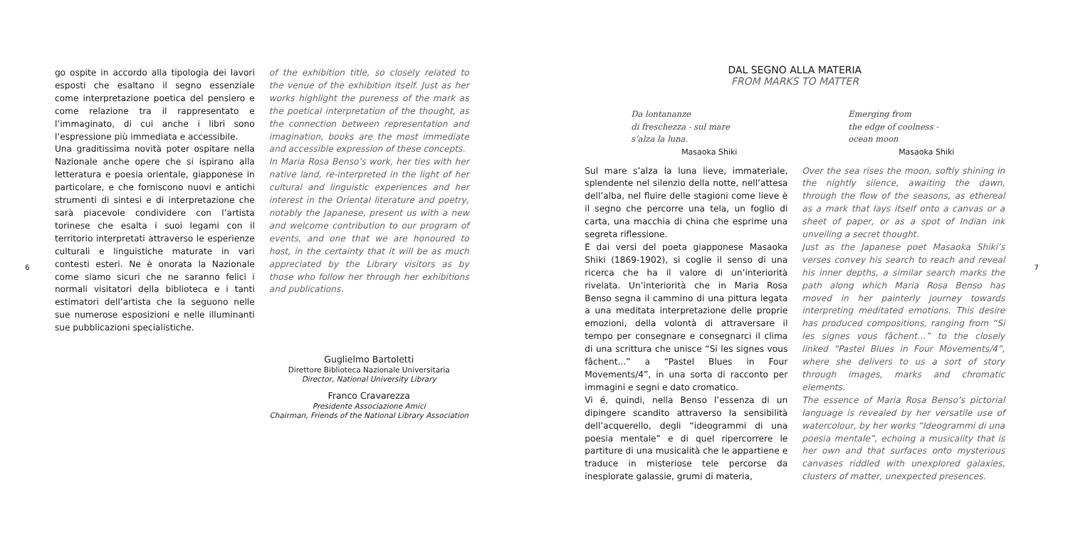6
go ospite in accordo alla tipologia dei lavori esposti che esaltano il segno essenziale come interpretazione poetica del pensiero e come relazione tra il rappresentato e l’immaginato, di cui anche i libri sono l’espressione più imme­diata e accessibile.
Una graditissima novità poter ospitare nella Nazionale anche opere che si ispirano alla let­teratura e poesia orientale, giapponese in par­ticolare, e che forniscono nuovi e antichi stru­menti di sintesi e di interpretazione che sarà piacevole condividere con l’artista torinese che esalta i suoi legami con il territorio interpretati attraverso le esperienze culturali e linguistiche maturate in vari contesti esteri. Ne è onorata la Nazionale come siamo sicuri che ne saranno felici i normali visitatori della biblioteca e i tanti estimatori dell’artista che la seguono nelle sue numerose esposizioni e nelle illuminanti sue pubblicazioni specialistiche.
of the exhibition title, so closely related to the venue of the exhibition itself. Just as her works highlight the pureness of the mark as the poetical interpretation of the thought, as the connection between representation and imagination, books are the most immediate and accessible expression of these concepts.
In Maria Rosa Benso’s work, her ties with her native land, re-interpreted in the light of her cultural and linguistic experiences and her interest in the Oriental literature and poetry, notably the Japanese, present us with a new and welcome contribution to our program of events, and one that we are honoured to host, in the certainty that it will be as much appreciated by the Library visitors as by those who follow her through her exhibitions and publications.
Guglielmo Bartoletti
Direttore Biblioteca Nazionale Universitaria
Director, National University Library
Franco Cravarezza
Presidente Associazione Amici
Chairman, Friends of the National Library Association
DAL SEGNO ALLA MATERIA
FROM MARKS TO MATTER
Da lontananze
di freschezza - sul mare
s’alza la luna.
Masaoka Shiki
Emerging from
the edge of coolness -
ocean moon
Masaoka Shiki
Sul mare s’alza la luna lieve, immateriale, splendente nel silenzio della notte, nell’attesa dell’alba, nel fluire delle stagioni come lieve è il segno che percorre una tela, un foglio di carta, una macchia di china che esprime una segreta riflessione.
E dai versi del poeta giapponese Masaoka Shiki (1869-1902), si coglie il senso di una ricerca che ha il valore di un’interiorità rivelata. Un’interiorità che in Maria Rosa Benso segna il cammino di una pittura legata a una meditata interpretazione delle proprie emozioni, della volontà di attraversare il tempo per consegnare e consegnarci il clima di una scrittura che unisce “Si les signes vous fâchent...” a “Pastel Blues in Four Movements/4”, in una sorta di racconto per immagini e segni e dato cromatico.
Vi é, quindi, nella Benso l’essenza di un dipingere scandito attraverso la sensibilità dell’acquerello, degli “ideogrammi di una poesia mentale” e di quel ripercorrere le partiture di una musicalità che le appartiene e traduce in misteriose tele percorse da inesplorate galassie, grumi di materia,
Over the sea rises the moon, softly shining in the nightly silence, awaiting the dawn, through the flow of the seasons, as ethereal as a mark that lays itself onto a canvas or a sheet of paper, or as a spot of Indian ink unveiling a secret thought.
Just as the Japanese poet Masaoka Shiki’s verses convey his search to reach and reveal his inner depths, a similar search marks the path along which Maria Rosa Benso has moved in her painterly journey towards interpreting meditated emotions. This desire has produced compositions, ranging from “Si les signes vous fâchent…” to the closely linked “Pastel Blues in Four Movements/4”, where she delivers to us a sort of story through images, marks and chromatic elements.
The essence of Maria Rosa Benso’s pictorial language is revealed by her versatile use of watercolour, by her works “Ideogrammi di una poesia mentale”, echoing a musicality that is her own and that surfaces onto mysterious canvases riddled with unexplored galaxies, clusters of matter, unexpected presences.
7